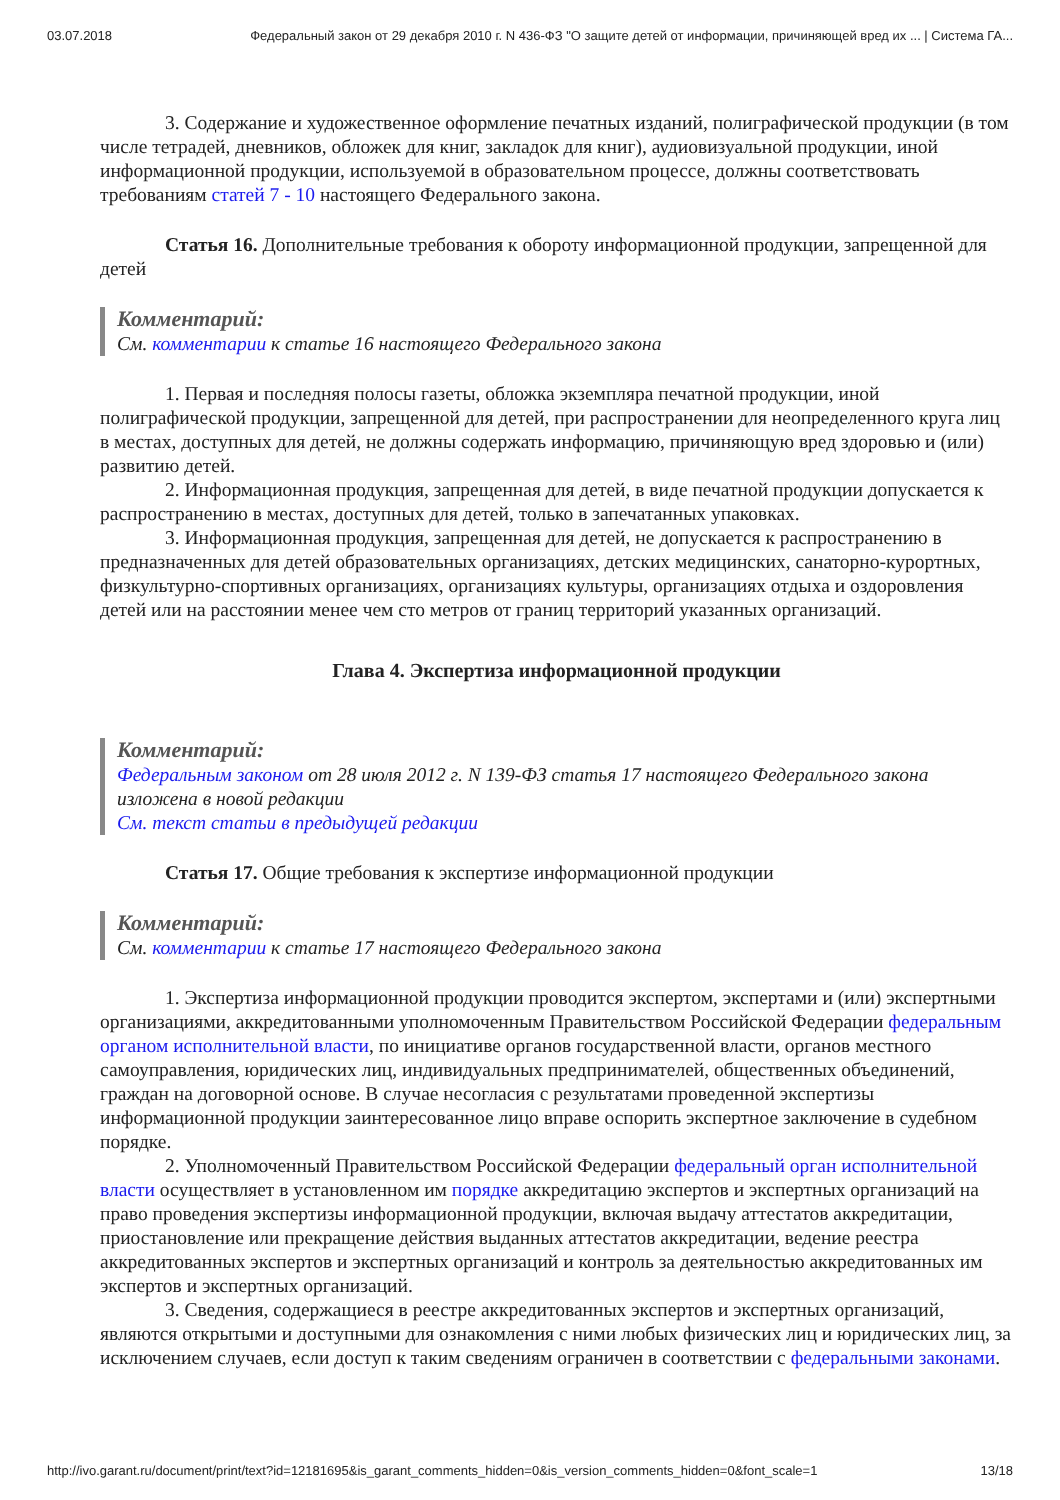03.07.2018 Федеральный закон от 29 декабря 2010 г. N 436-ФЗ "О защите детей от информации, причиняющей вред их ... | Система ГА...
3. Содержание и художественное оформление печатных изданий, полиграфической продукции (в том числе тетрадей, дневников, обложек для книг, закладок для книг), аудиовизуальной продукции, иной информационной продукции, используемой в образовательном процессе, должны соответствовать требованиям статей 7 - 10 настоящего Федерального закона.
Статья 16. Дополнительные требования к обороту информационной продукции, запрещенной для детей
Комментарий:
См. комментарии к статье 16 настоящего Федерального закона
1. Первая и последняя полосы газеты, обложка экземпляра печатной продукции, иной полиграфической продукции, запрещенной для детей, при распространении для неопределенного круга лиц в местах, доступных для детей, не должны содержать информацию, причиняющую вред здоровью и (или) развитию детей.
2. Информационная продукция, запрещенная для детей, в виде печатной продукции допускается к распространению в местах, доступных для детей, только в запечатанных упаковках.
3. Информационная продукция, запрещенная для детей, не допускается к распространению в предназначенных для детей образовательных организациях, детских медицинских, санаторно-курортных, физкультурно-спортивных организациях, организациях культуры, организациях отдыха и оздоровления детей или на расстоянии менее чем сто метров от границ территорий указанных организаций.
Глава 4. Экспертиза информационной продукции
Комментарий:
Федеральным законом от 28 июля 2012 г. N 139-ФЗ статья 17 настоящего Федерального закона изложена в новой редакции
См. текст статьи в предыдущей редакции
Статья 17. Общие требования к экспертизе информационной продукции
Комментарий:
См. комментарии к статье 17 настоящего Федерального закона
1. Экспертиза информационной продукции проводится экспертом, экспертами и (или) экспертными организациями, аккредитованными уполномоченным Правительством Российской Федерации федеральным органом исполнительной власти, по инициативе органов государственной власти, органов местного самоуправления, юридических лиц, индивидуальных предпринимателей, общественных объединений, граждан на договорной основе. В случае несогласия с результатами проведенной экспертизы информационной продукции заинтересованное лицо вправе оспорить экспертное заключение в судебном порядке.
2. Уполномоченный Правительством Российской Федерации федеральный орган исполнительной власти осуществляет в установленном им порядке аккредитацию экспертов и экспертных организаций на право проведения экспертизы информационной продукции, включая выдачу аттестатов аккредитации, приостановление или прекращение действия выданных аттестатов аккредитации, ведение реестра аккредитованных экспертов и экспертных организаций и контроль за деятельностью аккредитованных им экспертов и экспертных организаций.
3. Сведения, содержащиеся в реестре аккредитованных экспертов и экспертных организаций, являются открытыми и доступными для ознакомления с ними любых физических лиц и юридических лиц, за исключением случаев, если доступ к таким сведениям ограничен в соответствии с федеральными законами.
http://ivo.garant.ru/document/print/text?id=12181695&is_garant_comments_hidden=0&is_version_comments_hidden=0&font_scale=1 13/18